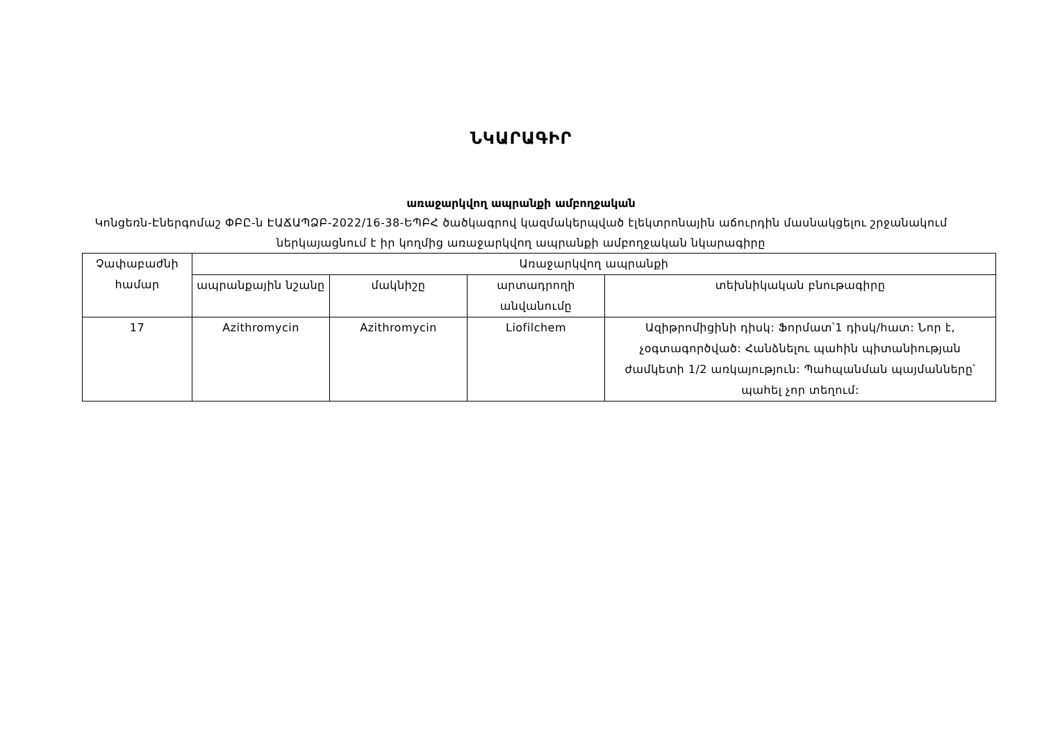ՆԿԱՐԱԳԻՐ
առաջարկվող ապրանքի ամբողջական
Կոնցեռն-Էներգոմաշ ՓԲԸ-ն ԷԱՃԱՊՁԲ-2022/16-38-ԵՊԲՀ ծածկագրով կազմակերպված էլեկտրոնային աճուրդին մասնակցելու շրջանակում ներկայացնում է իր կողմից առաջարկվող ապրանքի ամբողջական նկարագիրը
| Չափաբաժնի համար | Առաջարկվող ապրանքի | | | |
| --- | --- | --- | --- | --- |
| | ապրանքային նշանը | մակնիշը | արտադրողի անվանումը | տեխնիկական բնութագիրը |
| 17 | Azithromycin | Azithromycin | Liofilchem | Ազիթրոմիցինի դիսկ: Ֆորմատ՝1 դիսկ/հատ: Նոր է, չօգտագործված: Հանձնելու պահին պիտանիության ժամկետի 1/2 առկայություն: Պահպանման պայմանները՝ պահել չոր տեղում: |